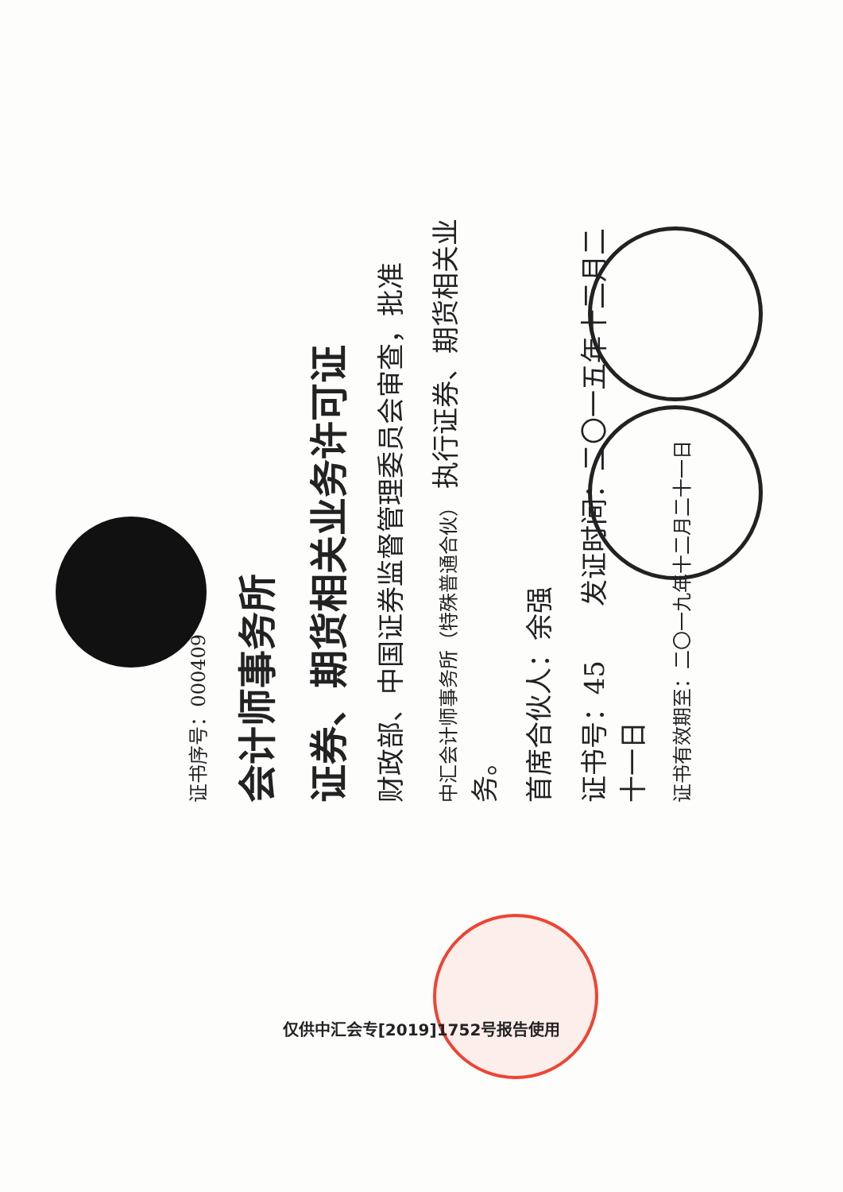证书序号：000409
会计师事务所
证券、期货相关业务许可证
财政部、中国证券监督管理委员会审查，批准
中汇会计师事务所（特殊普通合伙） 执行证券、期货相关业务。
首席合伙人：余强
证书号：45　　发证时间：二〇一五年十二月二十一日
证书有效期至：二〇一九年十二月二十一日
仅供中汇会专[2019]1752号报告使用